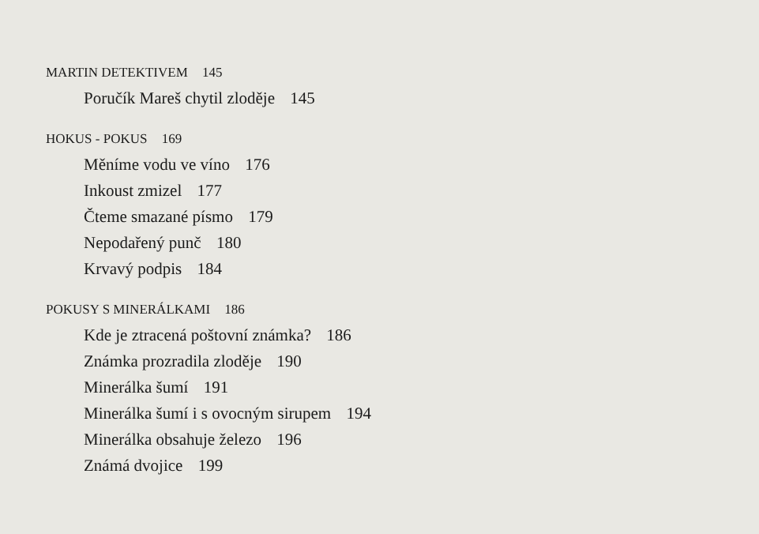MARTIN DETEKTIVEM 145
Poručík Mareš chytil zloděje 145
HOKUS - POKUS 169
Měníme vodu ve víno 176
Inkoust zmizel 177
Čteme smazané písmo 179
Nepodařený punč 180
Krvavý podpis 184
POKUSY S MINERÁLKAMI 186
Kde je ztracená poštovní známka? 186
Známka prozradila zloděje 190
Minerálka šumí 191
Minerálka šumí i s ovocným sirupem 194
Minerálka obsahuje železo 196
Známá dvojice 199